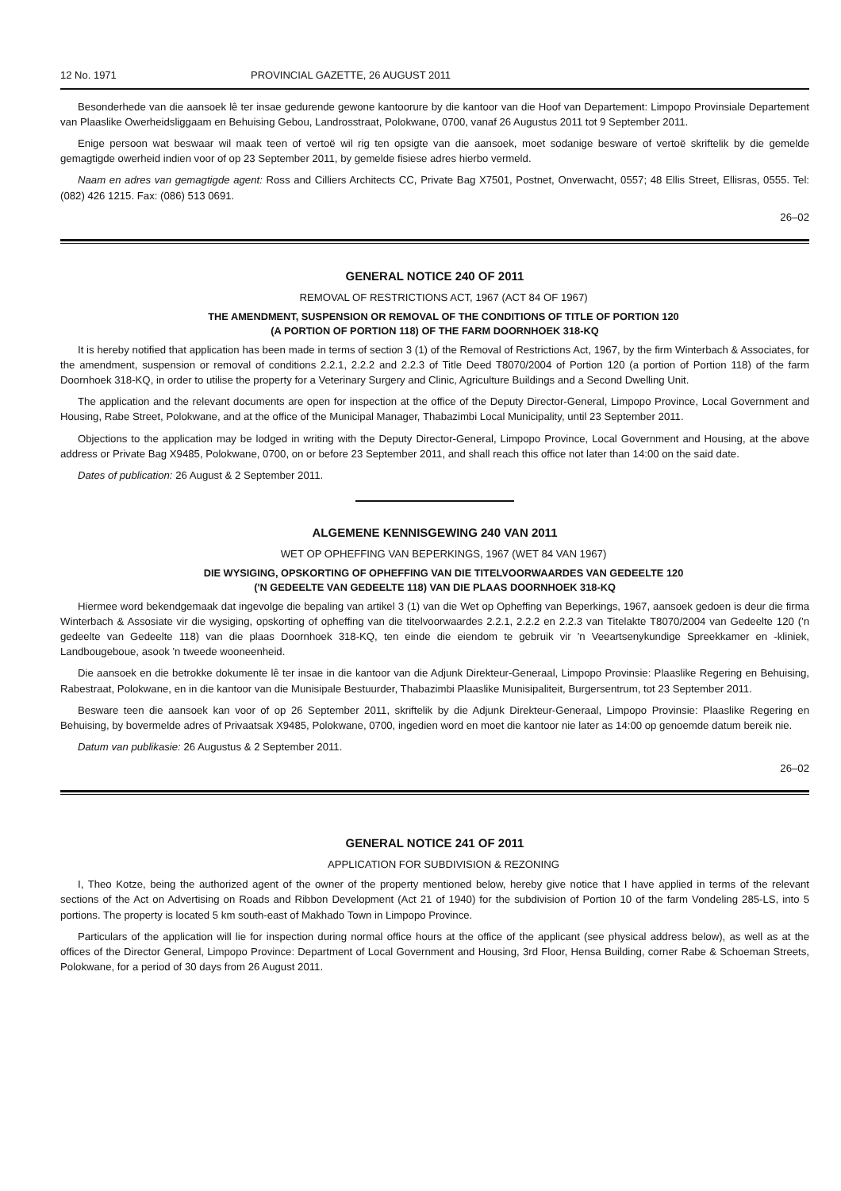12 No. 1971 PROVINCIAL GAZETTE, 26 AUGUST 2011
Besonderhede van die aansoek lê ter insae gedurende gewone kantoorure by die kantoor van die Hoof van Departement: Limpopo Provinsiale Departement van Plaaslike Owerheidsliggaam en Behuising Gebou, Landrosstraat, Polokwane, 0700, vanaf 26 Augustus 2011 tot 9 September 2011.
Enige persoon wat beswaar wil maak teen of vertoë wil rig ten opsigte van die aansoek, moet sodanige besware of vertoë skriftelik by die gemelde gemagtigde owerheid indien voor of op 23 September 2011, by gemelde fisiese adres hierbo vermeld.
Naam en adres van gemagtigde agent: Ross and Cilliers Architects CC, Private Bag X7501, Postnet, Onverwacht, 0557; 48 Ellis Street, Ellisras, 0555. Tel: (082) 426 1215. Fax: (086) 513 0691.
26–02
GENERAL NOTICE 240 OF 2011
REMOVAL OF RESTRICTIONS ACT, 1967 (ACT 84 OF 1967)
THE AMENDMENT, SUSPENSION OR REMOVAL OF THE CONDITIONS OF TITLE OF PORTION 120
(A PORTION OF PORTION 118) OF THE FARM DOORNHOEK 318-KQ
It is hereby notified that application has been made in terms of section 3 (1) of the Removal of Restrictions Act, 1967, by the firm Winterbach & Associates, for the amendment, suspension or removal of conditions 2.2.1, 2.2.2 and 2.2.3 of Title Deed T8070/2004 of Portion 120 (a portion of Portion 118) of the farm Doornhoek 318-KQ, in order to utilise the property for a Veterinary Surgery and Clinic, Agriculture Buildings and a Second Dwelling Unit.
The application and the relevant documents are open for inspection at the office of the Deputy Director-General, Limpopo Province, Local Government and Housing, Rabe Street, Polokwane, and at the office of the Municipal Manager, Thabazimbi Local Municipality, until 23 September 2011.
Objections to the application may be lodged in writing with the Deputy Director-General, Limpopo Province, Local Government and Housing, at the above address or Private Bag X9485, Polokwane, 0700, on or before 23 September 2011, and shall reach this office not later than 14:00 on the said date.
Dates of publication: 26 August & 2 September 2011.
ALGEMENE KENNISGEWING 240 VAN 2011
WET OP OPHEFFING VAN BEPERKINGS, 1967 (WET 84 VAN 1967)
DIE WYSIGING, OPSKORTING OF OPHEFFING VAN DIE TITELVOORWAARDES VAN GEDEELTE 120
('N GEDEELTE VAN GEDEELTE 118) VAN DIE PLAAS DOORNHOEK 318-KQ
Hiermee word bekendgemaak dat ingevolge die bepaling van artikel 3 (1) van die Wet op Opheffing van Beperkings, 1967, aansoek gedoen is deur die firma Winterbach & Assosiate vir die wysiging, opskorting of opheffing van die titelvoorwaardes 2.2.1, 2.2.2 en 2.2.3 van Titelakte T8070/2004 van Gedeelte 120 ('n gedeelte van Gedeelte 118) van die plaas Doornhoek 318-KQ, ten einde die eiendom te gebruik vir 'n Veeartsenykundige Spreekkamer en -kliniek, Landbougeboue, asook 'n tweede wooneenheid.
Die aansoek en die betrokke dokumente lê ter insae in die kantoor van die Adjunk Direkteur-Generaal, Limpopo Provinsie: Plaaslike Regering en Behuising, Rabestraat, Polokwane, en in die kantoor van die Munisipale Bestuurder, Thabazimbi Plaaslike Munisipaliteit, Burgersentrum, tot 23 September 2011.
Besware teen die aansoek kan voor of op 26 September 2011, skriftelik by die Adjunk Direkteur-Generaal, Limpopo Provinsie: Plaaslike Regering en Behuising, by bovermelde adres of Privaatsak X9485, Polokwane, 0700, ingedien word en moet die kantoor nie later as 14:00 op genoemde datum bereik nie.
Datum van publikasie: 26 Augustus & 2 September 2011.
26–02
GENERAL NOTICE 241 OF 2011
APPLICATION FOR SUBDIVISION & REZONING
I, Theo Kotze, being the authorized agent of the owner of the property mentioned below, hereby give notice that I have applied in terms of the relevant sections of the Act on Advertising on Roads and Ribbon Development (Act 21 of 1940) for the subdivision of Portion 10 of the farm Vondeling 285-LS, into 5 portions. The property is located 5 km south-east of Makhado Town in Limpopo Province.
Particulars of the application will lie for inspection during normal office hours at the office of the applicant (see physical address below), as well as at the offices of the Director General, Limpopo Province: Department of Local Government and Housing, 3rd Floor, Hensa Building, corner Rabe & Schoeman Streets, Polokwane, for a period of 30 days from 26 August 2011.